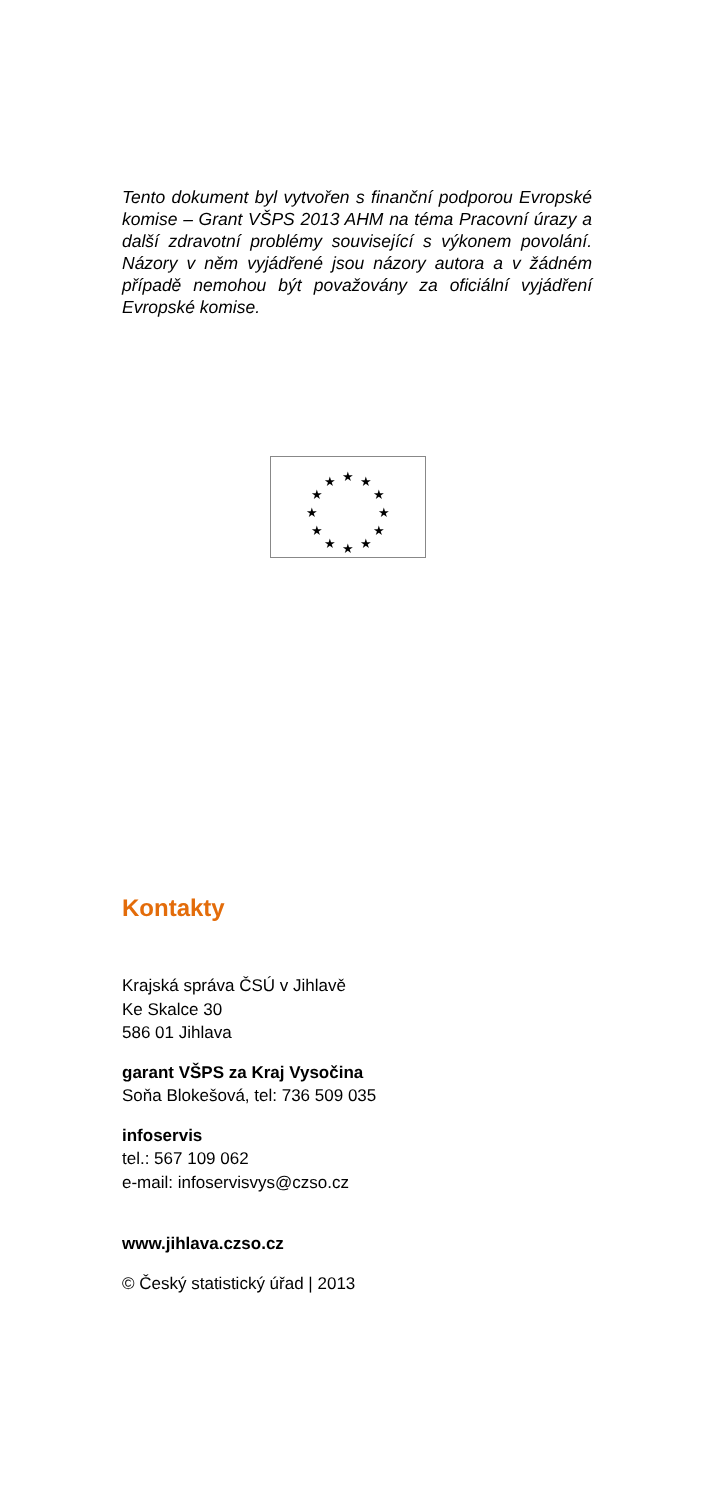Tento dokument byl vytvořen s finanční podporou Evropské komise – Grant VŠPS 2013 AHM na téma Pracovní úrazy a další zdravotní problémy související s výkonem povolání. Názory v něm vyjádřené jsou názory autora a v žádném případě nemohou být považovány za oficiální vyjádření Evropské komise.
★
★
★
★
★
★
★
★
★
★
★
★
Kontakty
Krajská správa ČSÚ v Jihlavě
Ke Skalce 30
586 01 Jihlava
garant VŠPS za Kraj Vysočina
Soňa Blokešová, tel: 736 509 035
infoservis
tel.: 567 109 062
e-mail: infoservisvys@czso.cz
www.jihlava.czso.cz
© Český statistický úřad | 2013